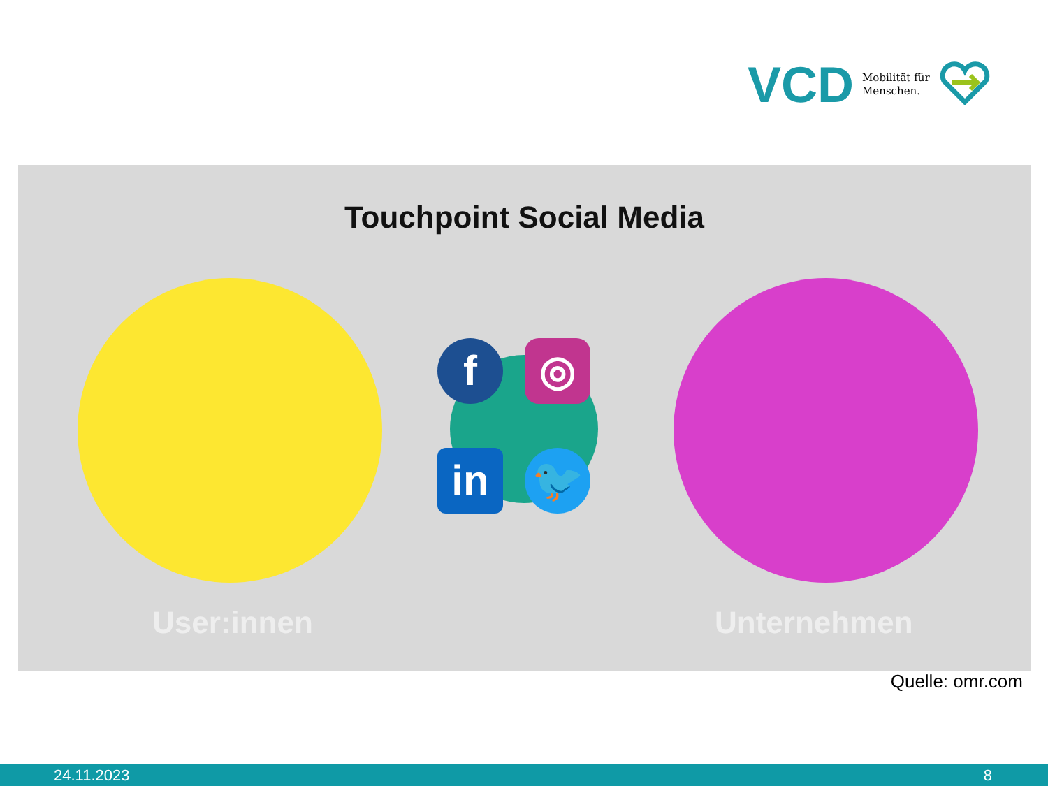VCD Mobilität für
Menschen.
Touchpoint Social Media
f ◎
in 🐦
User:innen Unternehmen
Quelle: omr.com
24.11.2023 8